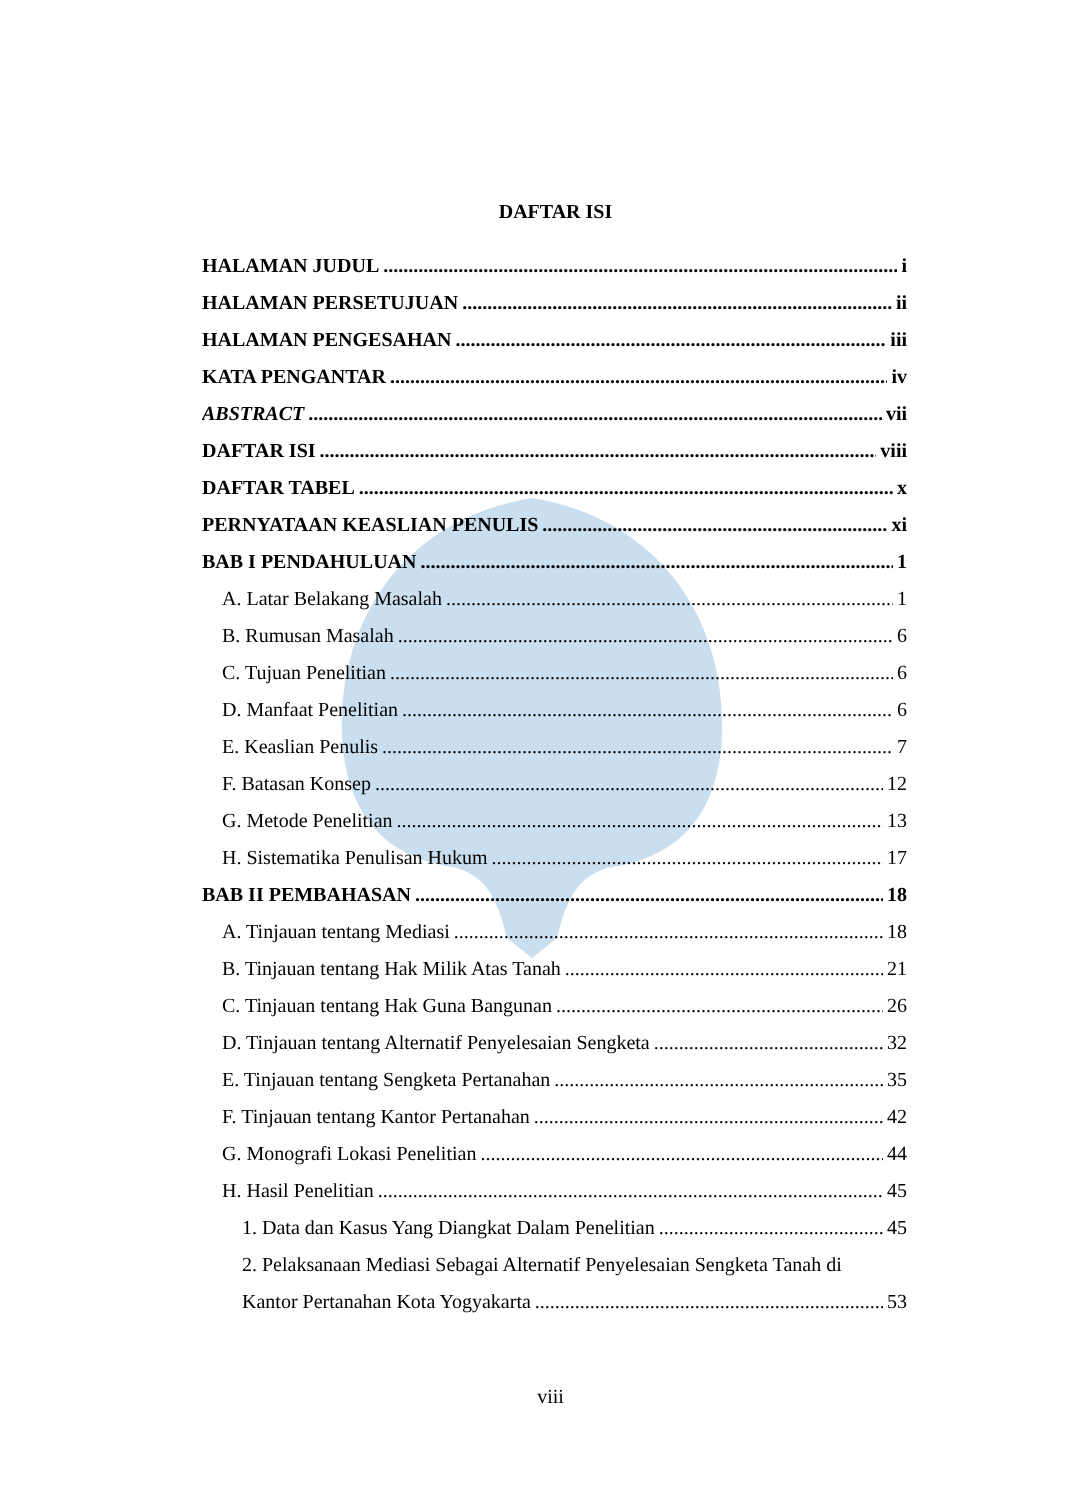DAFTAR ISI
HALAMAN JUDUL i
HALAMAN PERSETUJUAN ii
HALAMAN PENGESAHAN iii
KATA PENGANTAR iv
ABSTRACT vii
DAFTAR ISI viii
DAFTAR TABEL x
PERNYATAAN KEASLIAN PENULIS xi
BAB I PENDAHULUAN 1
A. Latar Belakang Masalah 1
B. Rumusan Masalah 6
C. Tujuan Penelitian 6
D. Manfaat Penelitian 6
E. Keaslian Penulis 7
F. Batasan Konsep 12
G. Metode Penelitian 13
H. Sistematika Penulisan Hukum 17
BAB II PEMBAHASAN 18
A. Tinjauan tentang Mediasi 18
B. Tinjauan tentang Hak Milik Atas Tanah 21
C. Tinjauan tentang Hak Guna Bangunan 26
D. Tinjauan tentang Alternatif Penyelesaian Sengketa 32
E. Tinjauan tentang Sengketa Pertanahan 35
F. Tinjauan tentang Kantor Pertanahan 42
G. Monografi Lokasi Penelitian 44
H. Hasil Penelitian 45
1. Data dan Kasus Yang Diangkat Dalam Penelitian 45
2. Pelaksanaan Mediasi Sebagai Alternatif Penyelesaian Sengketa Tanah di
Kantor Pertanahan Kota Yogyakarta 53
viii